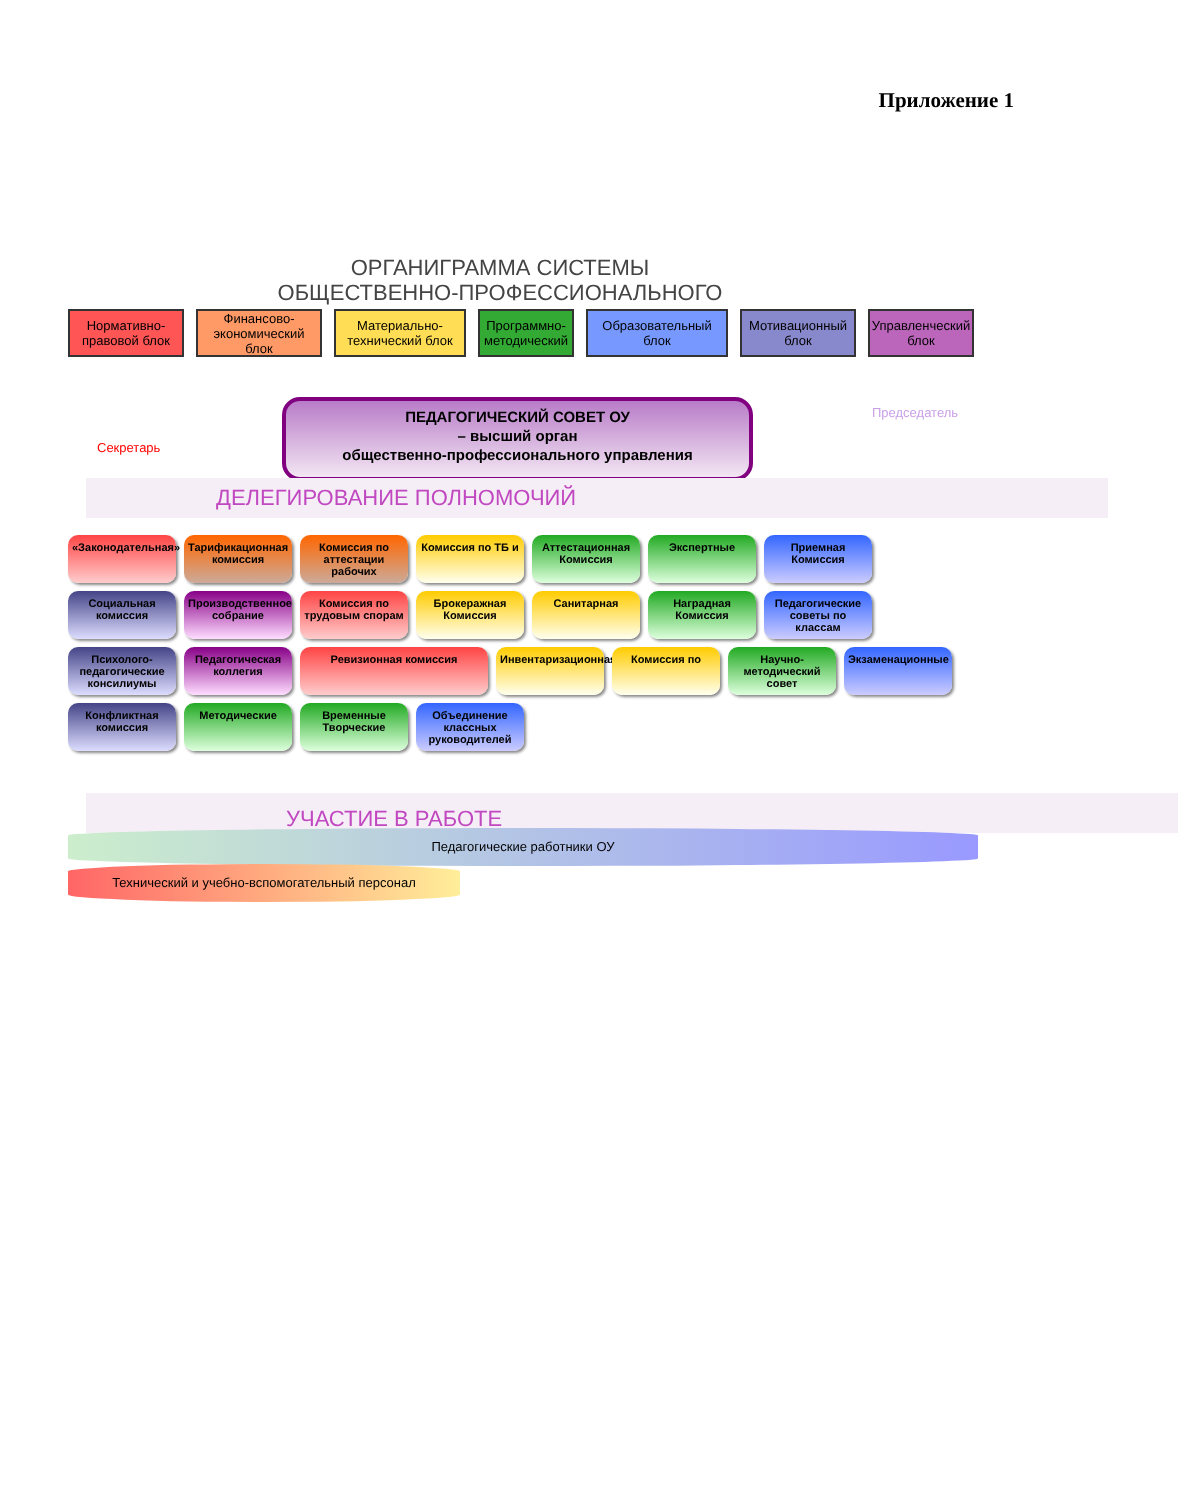Приложение 1
ОРГАНИГРАММА СИСТЕМЫ
ОБЩЕСТВЕННО-ПРОФЕССИОНАЛЬНОГО
Нормативно-правовой блок
Финансово-экономический блок
Материально-технический блок
Программно-методический
Образовательный блок
Мотивационный блок
Управленческий блок
Секретарь
ПЕДАГОГИЧЕСКИЙ СОВЕТ ОУ
– высший орган
общественно-профессионального управления
Председатель
ДЕЛЕГИРОВАНИЕ ПОЛНОМОЧИЙ
«Законодательная»
Тарификационная комиссия
Комиссия по аттестации рабочих
Комиссия по ТБ и
Аттестационная Комиссия
Экспертные
Приемная Комиссия
Социальная комиссия
Производственное собрание
Комиссия по трудовым спорам
Брокеражная Комиссия
Санитарная
Наградная Комиссия
Педагогические советы по классам
Психолого-педагогические консилиумы
Педагогическая коллегия
Ревизионная комиссия
Инвентаризационная
Комиссия по
Научно-методический совет
Экзаменационные
Конфликтная комиссия
Методические
Временные Творческие
Объединение классных руководителей
УЧАСТИЕ В РАБОТЕ
Педагогические работники ОУ
Технический и учебно-вспомогательный персонал